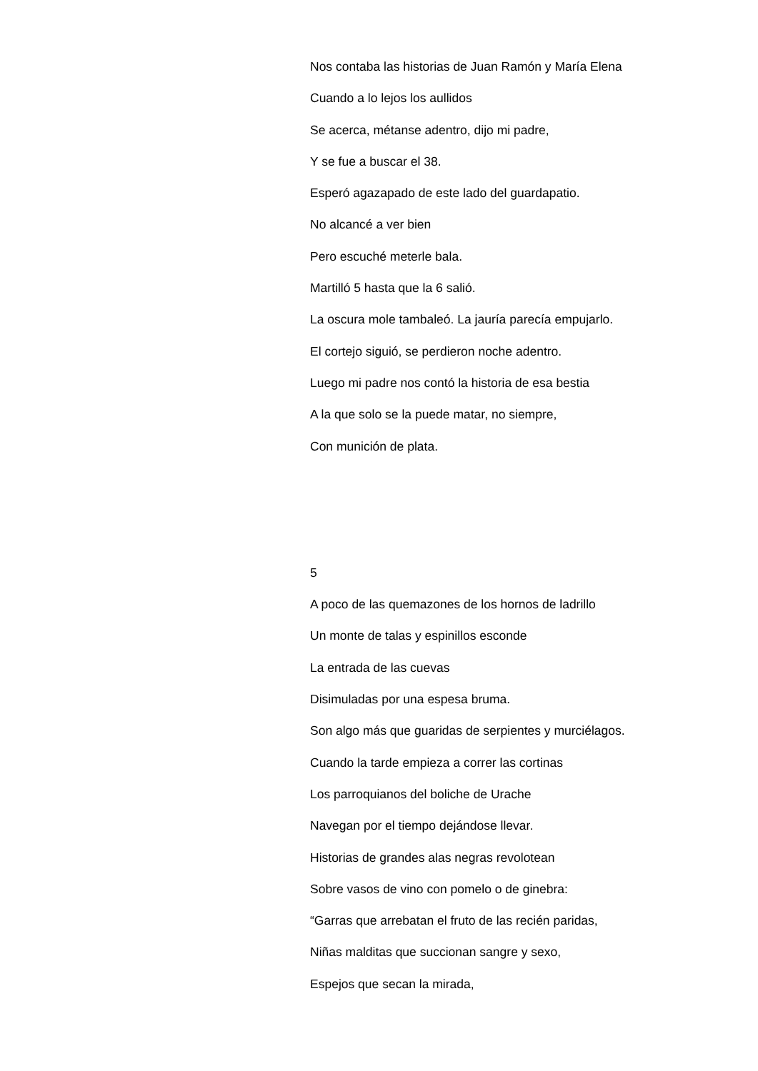Nos contaba las historias de Juan Ramón y María Elena
Cuando a lo lejos los aullidos
Se acerca, métanse adentro, dijo mi padre,
Y se fue a buscar el 38.
Esperó agazapado de este lado del guardapatio.
No alcancé a ver bien
Pero escuché meterle bala.
Martilló 5 hasta que la 6 salió.
La oscura mole tambaleó. La jauría parecía empujarlo.
El cortejo siguió, se perdieron noche adentro.
Luego mi padre nos contó la historia de esa bestia
A la que solo se la puede matar, no siempre,
Con munición de plata.
5
A poco de las quemazones de los hornos de ladrillo
Un monte de talas y espinillos esconde
La entrada de las cuevas
Disimuladas por una espesa bruma.
Son algo más que guaridas de serpientes y murciélagos.
Cuando la tarde empieza a correr las cortinas
Los parroquianos del boliche de Urache
Navegan por el tiempo dejándose llevar.
Historias de grandes alas negras revolotean
Sobre vasos de vino con pomelo o de ginebra:
“Garras que arrebatan el fruto de las recién paridas,
Niñas malditas que succionan sangre y sexo,
Espejos que secan la mirada,